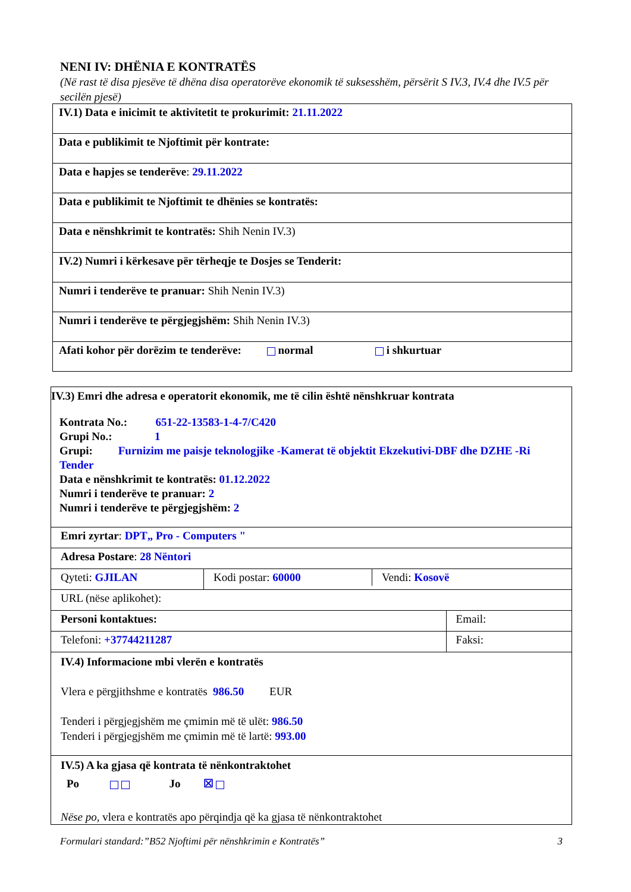NENI IV: DHËNIA E KONTRATËS
(Në rast të disa pjesëve të dhëna disa operatorëve ekonomik të suksesshëm, përsërit S IV.3, IV.4 dhe IV.5 për secilën pjesë)
| IV.1) Data e inicimit te aktivitetit te prokurimit: 21.11.2022 |
| Data e publikimit te Njoftimit për kontrate: |
| Data e hapjes se tenderëve : 29.11.2022 |
| Data e publikimit te Njoftimit te dhënies se kontratës: |
| Data e nënshkrimit te kontratës: Shih Nenin IV.3) |
| IV.2) Numri i kërkesave për tërheqje te Dosjes se Tenderit: |
| Numri i tenderëve te pranuar: Shih Nenin IV.3) |
| Numri i tenderëve te përgjegjshëm: Shih Nenin IV.3) |
| Afati kohor për dorëzim te tenderëve: normal i shkurtuar |
| IV.3) Emri dhe adresa e operatorit ekonomik, me të cilin është nënshkruar kontrata Kontrata No.: 651-22-13583-1-4-7/C420 Grupi No.: 1 Grupi: Furnizim me paisje teknologjike -Kamerat të objektit Ekzekutivi-DBF dhe DZHE -Ri Tender Data e nënshkrimit te kontratës: 01.12.2022 Numri i tenderëve te pranuar: 2 Numri i tenderëve te përgjegjshëm: 2 | | |
| Emri zyrtar : DPT„ Pro - Computers " | | |
| Adresa Postare : 28 Nëntori | | |
| Qyteti: GJILAN | / Kodi postar: 60000 / Vendi: Kosovë / | |
| URL (nëse aplikohet): | | |
| Personi kontaktues: | | Email: |
| Telefoni: +37744211287 | | Faksi: |
| IV.4) Informacione mbi vlerën e kontratës Vlera e përgjithshme e kontratës 986.50 EUR Tenderi i përgjegjshëm me çmimin më të ulët: 986.50 Tenderi i përgjegjshëm me çmimin më të lartë: 993.00 | | |
| IV.5) A ka gjasa që kontrata të nënkontraktohet Po Jo ☒ Nëse po, vlera e kontratës apo përqindja që ka gjasa të nënkontraktohet | | |
Formulari standard:”B52 Njoftimi për nënshkrimin e Kontratës” 3